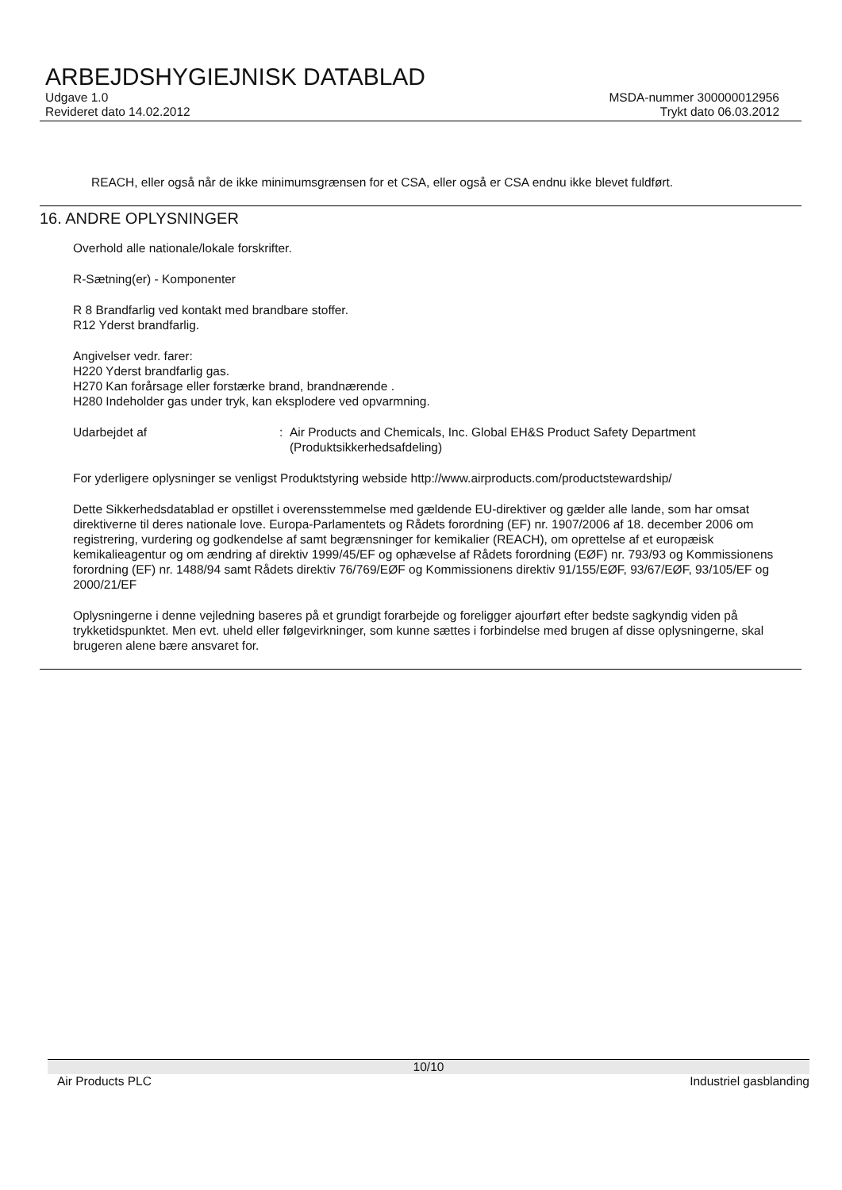ARBEJDSHYGIEJNISK DATABLAD
Udgave 1.0 MSDA-nummer 300000012956
Revideret dato 14.02.2012 Trykt dato 06.03.2012
REACH, eller også når de ikke minimumsgrænsen for et CSA, eller også er CSA endnu ikke blevet fuldført.
16. ANDRE OPLYSNINGER
Overhold alle nationale/lokale forskrifter.
R-Sætning(er) - Komponenter
R 8 Brandfarlig ved kontakt med brandbare stoffer.
R12 Yderst brandfarlig.
Angivelser vedr. farer:
H220 Yderst brandfarlig gas.
H270 Kan forårsage eller forstærke brand, brandnærende .
H280 Indeholder gas under tryk, kan eksplodere ved opvarmning.
Udarbejdet af : Air Products and Chemicals, Inc. Global EH&S Product Safety Department
(Produktsikkerhedsafdeling)
For yderligere oplysninger se venligst Produktstyring webside http://www.airproducts.com/productstewardship/
Dette Sikkerhedsdatablad er opstillet i overensstemmelse med gældende EU-direktiver og gælder alle lande, som har omsat direktiverne til deres nationale love. Europa-Parlamentets og Rådets forordning (EF) nr. 1907/2006 af 18. december 2006 om registrering, vurdering og godkendelse af samt begrænsninger for kemikalier (REACH), om oprettelse af et europæisk kemikalieagentur og om ændring af direktiv 1999/45/EF og ophævelse af Rådets forordning (EØF) nr. 793/93 og Kommissionens forordning (EF) nr. 1488/94 samt Rådets direktiv 76/769/EØF og Kommissionens direktiv 91/155/EØF, 93/67/EØF, 93/105/EF og 2000/21/EF
Oplysningerne i denne vejledning baseres på et grundigt forarbejde og foreligger ajourført efter bedste sagkyndig viden på trykketidspunktet. Men evt. uheld eller følgevirkninger, som kunne sættes i forbindelse med brugen af disse oplysningerne, skal brugeren alene bære ansvaret for.
10/10
Air Products PLC Industriel gasblanding